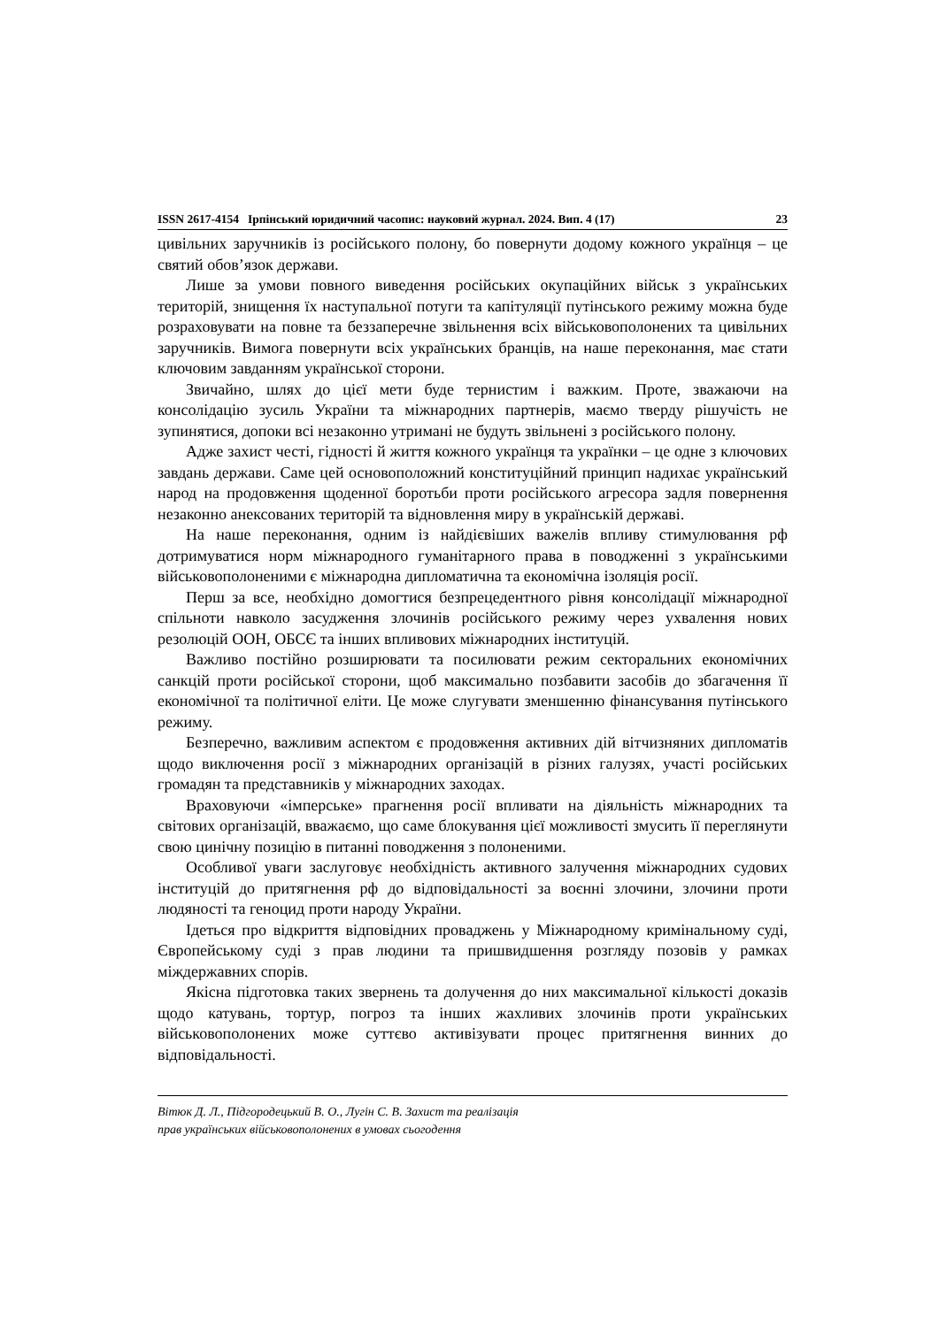ISSN 2617-4154 Ірпінський юридичний часопис: науковий журнал. 2024. Вип. 4 (17) 23
цивільних заручників із російського полону, бо повернути додому кожного українця – це святий обов’язок держави.
Лише за умови повного виведення російських окупаційних військ з українських територій, знищення їх наступальної потуги та капітуляції путінського режиму можна буде розраховувати на повне та беззаперечне звільнення всіх військовополонених та цивільних заручників. Вимога повернути всіх українських бранців, на наше переконання, має стати ключовим завданням української сторони.
Звичайно, шлях до цієї мети буде тернистим і важким. Проте, зважаючи на консолідацію зусиль України та міжнародних партнерів, маємо тверду рішучість не зупинятися, допоки всі незаконно утримані не будуть звільнені з російського полону.
Адже захист честі, гідності й життя кожного українця та українки – це одне з ключових завдань держави. Саме цей основоположний конституційний принцип надихає український народ на продовження щоденної боротьби проти російського агресора задля повернення незаконно анексованих територій та відновлення миру в українській державі.
На наше переконання, одним із найдієвіших важелів впливу стимулювання рф дотримуватися норм міжнародного гуманітарного права в поводженні з українськими військовополоненими є міжнародна дипломатична та економічна ізоляція росії.
Перш за все, необхідно домогтися безпрецедентного рівня консолідації міжнародної спільноти навколо засудження злочинів російського режиму через ухвалення нових резолюцій ООН, ОБСЄ та інших впливових міжнародних інституцій.
Важливо постійно розширювати та посилювати режим секторальних економічних санкцій проти російської сторони, щоб максимально позбавити засобів до збагачення її економічної та політичної еліти. Це може слугувати зменшенню фінансування путінського режиму.
Безперечно, важливим аспектом є продовження активних дій вітчизняних дипломатів щодо виключення росії з міжнародних організацій в різних галузях, участі російських громадян та представників у міжнародних заходах.
Враховуючи «імперське» прагнення росії впливати на діяльність міжнародних та світових організацій, вважаємо, що саме блокування цієї можливості змусить її переглянути свою цинічну позицію в питанні поводження з полоненими.
Особливої уваги заслуговує необхідність активного залучення міжнародних судових інституцій до притягнення рф до відповідальності за воєнні злочини, злочини проти людяності та геноцид проти народу України.
Ідеться про відкриття відповідних проваджень у Міжнародному кримінальному суді, Європейському суді з прав людини та пришвидшення розгляду позовів у рамках міждержавних спорів.
Якісна підготовка таких звернень та долучення до них максимальної кількості доказів щодо катувань, тортур, погроз та інших жахливих злочинів проти українських військовополонених може суттєво активізувати процес притягнення винних до відповідальності.
Вітюк Д. Л., Підгородецький В. О., Лугін С. В. Захист та реалізація
прав українських військовополонених в умовах сьогодення